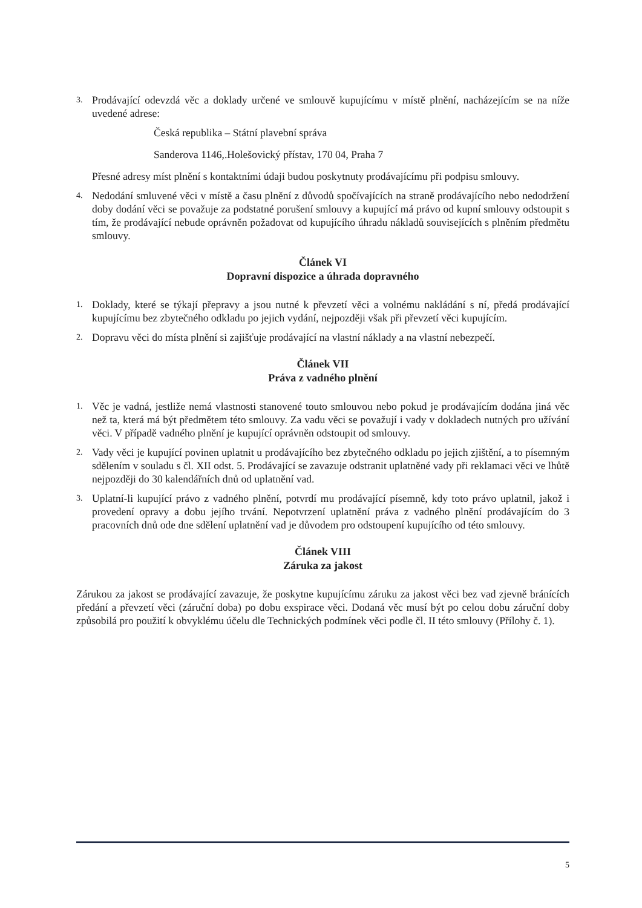3.
Prodávající odevzdá věc a doklady určené ve smlouvě kupujícímu v místě plnění, nacházejícím se na níže uvedené adrese:
Česká republika – Státní plavební správa
Sanderova 1146,.Holešovický přístav, 170 04, Praha 7
Přesné adresy míst plnění s kontaktními údaji budou poskytnuty prodávajícímu při podpisu smlouvy.
4.
Nedodání smluvené věci v místě a času plnění z důvodů spočívajících na straně prodávajícího nebo nedodržení doby dodání věci se považuje za podstatné porušení smlouvy a kupující má právo od kupní smlouvy odstoupit s tím, že prodávající nebude oprávněn požadovat od kupujícího úhradu nákladů souvisejících s plněním předmětu smlouvy.
Článek VI
Dopravní dispozice a úhrada dopravného
1.
Doklady, které se týkají přepravy a jsou nutné k převzetí věci a volnému nakládání s ní, předá prodávající kupujícímu bez zbytečného odkladu po jejich vydání, nejpozději však při převzetí věci kupujícím.
2.
Dopravu věci do místa plnění si zajišťuje prodávající na vlastní náklady a na vlastní nebezpečí.
Článek VII
Práva z vadného plnění
1.
Věc je vadná, jestliže nemá vlastnosti stanovené touto smlouvou nebo pokud je prodávajícím dodána jiná věc než ta, která má být předmětem této smlouvy. Za vadu věci se považují i vady v dokladech nutných pro užívání věci. V případě vadného plnění je kupující oprávněn odstoupit od smlouvy.
2.
Vady věci je kupující povinen uplatnit u prodávajícího bez zbytečného odkladu po jejich zjištění, a to písemným sdělením v souladu s čl. XII odst. 5. Prodávající se zavazuje odstranit uplatněné vady při reklamaci věci ve lhůtě nejpozději do 30 kalendářních dnů od uplatnění vad.
3.
Uplatní-li kupující právo z vadného plnění, potvrdí mu prodávající písemně, kdy toto právo uplatnil, jakož i provedení opravy a dobu jejího trvání. Nepotvrzení uplatnění práva z vadného plnění prodávajícím do 3 pracovních dnů ode dne sdělení uplatnění vad je důvodem pro odstoupení kupujícího od této smlouvy.
Článek VIII
Záruka za jakost
Zárukou za jakost se prodávající zavazuje, že poskytne kupujícímu záruku za jakost věci bez vad zjevně bránících předání a převzetí věci (záruční doba) po dobu exspirace věci. Dodaná věc musí být po celou dobu záruční doby způsobilá pro použití k obvyklému účelu dle Technických podmínek věci podle čl. II této smlouvy (Přílohy č. 1).
5